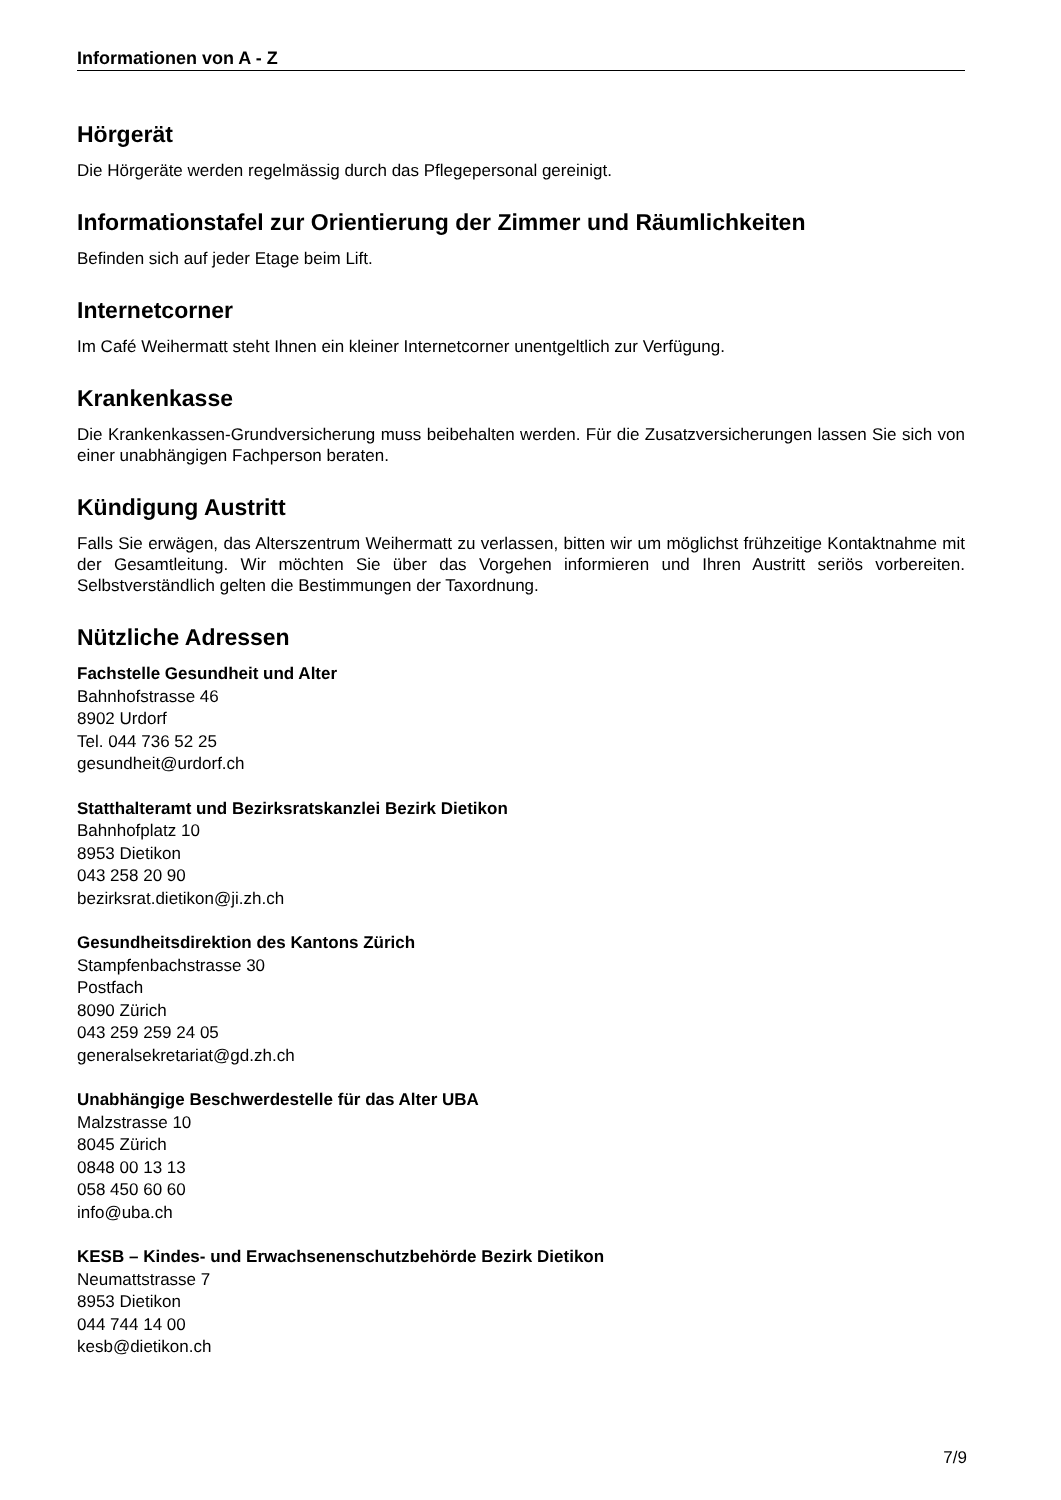Informationen von A - Z
Hörgerät
Die Hörgeräte werden regelmässig durch das Pflegepersonal gereinigt.
Informationstafel zur Orientierung der Zimmer und Räumlichkeiten
Befinden sich auf jeder Etage beim Lift.
Internetcorner
Im Café Weihermatt steht Ihnen ein kleiner Internetcorner unentgeltlich zur Verfügung.
Krankenkasse
Die Krankenkassen-Grundversicherung muss beibehalten werden. Für die Zusatzversicherungen lassen Sie sich von einer unabhängigen Fachperson beraten.
Kündigung Austritt
Falls Sie erwägen, das Alterszentrum Weihermatt zu verlassen, bitten wir um möglichst frühzeitige Kontaktnahme mit der Gesamtleitung. Wir möchten Sie über das Vorgehen informieren und Ihren Austritt seriös vorbereiten. Selbstverständlich gelten die Bestimmungen der Taxordnung.
Nützliche Adressen
Fachstelle Gesundheit und Alter
Bahnhofstrasse 46
8902 Urdorf
Tel. 044 736 52 25
gesundheit@urdorf.ch
Statthalteramt und Bezirksratskanzlei Bezirk Dietikon
Bahnhofplatz 10
8953 Dietikon
043 258 20 90
bezirksrat.dietikon@ji.zh.ch
Gesundheitsdirektion des Kantons Zürich
Stampfenbachstrasse 30
Postfach
8090 Zürich
043 259 259 24 05
generalsekretariat@gd.zh.ch
Unabhängige Beschwerdestelle für das Alter UBA
Malzstrasse 10
8045 Zürich
0848 00 13 13
058 450 60 60
info@uba.ch
KESB – Kindes- und Erwachsenenschutzbehörde Bezirk Dietikon
Neumattstrasse 7
8953 Dietikon
044 744 14 00
kesb@dietikon.ch
7/9